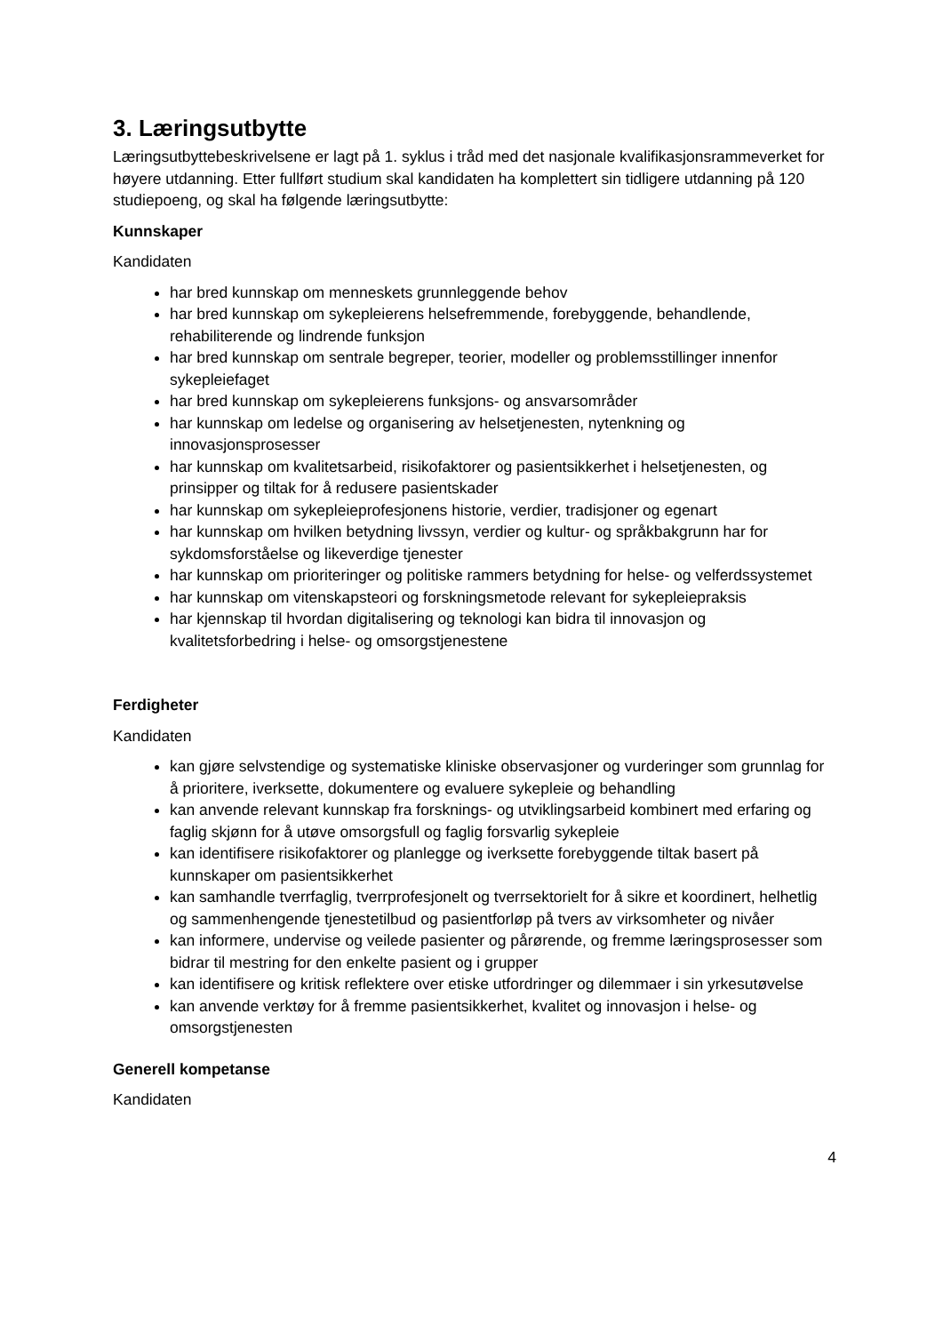3. Læringsutbytte
Læringsutbyttebeskrivelsene er lagt på 1. syklus i tråd med det nasjonale kvalifikasjonsrammeverket for høyere utdanning. Etter fullført studium skal kandidaten ha komplettert sin tidligere utdanning på 120 studiepoeng, og skal ha følgende læringsutbytte:
Kunnskaper
Kandidaten
har bred kunnskap om menneskets grunnleggende behov
har bred kunnskap om sykepleierens helsefremmende, forebyggende, behandlende, rehabiliterende og lindrende funksjon
har bred kunnskap om sentrale begreper, teorier, modeller og problemsstillinger innenfor sykepleiefaget
har bred kunnskap om sykepleierens funksjons- og ansvarsområder
har kunnskap om ledelse og organisering av helsetjenesten, nytenkning og innovasjonsprosesser
har kunnskap om kvalitetsarbeid, risikofaktorer og pasientsikkerhet i helsetjenesten, og prinsipper og tiltak for å redusere pasientskader
har kunnskap om sykepleieprofesjonens historie, verdier, tradisjoner og egenart
har kunnskap om hvilken betydning livssyn, verdier og kultur- og språkbakgrunn har for sykdomsforståelse og likeverdige tjenester
har kunnskap om prioriteringer og politiske rammers betydning for helse- og velferdssystemet
har kunnskap om vitenskapsteori og forskningsmetode relevant for sykepleiepraksis
har kjennskap til hvordan digitalisering og teknologi kan bidra til innovasjon og kvalitetsforbedring i helse- og omsorgstjenestene
Ferdigheter
Kandidaten
kan gjøre selvstendige og systematiske kliniske observasjoner og vurderinger som grunnlag for å prioritere, iverksette, dokumentere og evaluere sykepleie og behandling
kan anvende relevant kunnskap fra forsknings- og utviklingsarbeid kombinert med erfaring og faglig skjønn for å utøve omsorgsfull og faglig forsvarlig sykepleie
kan identifisere risikofaktorer og planlegge og iverksette forebyggende tiltak basert på kunnskaper om pasientsikkerhet
kan samhandle tverrfaglig, tverrprofesjonelt og tverrsektorielt for å sikre et koordinert, helhetlig og sammenhengende tjenestetilbud og pasientforløp på tvers av virksomheter og nivåer
kan informere, undervise og veilede pasienter og pårørende, og fremme læringsprosesser som bidrar til mestring for den enkelte pasient og i grupper
kan identifisere og kritisk reflektere over etiske utfordringer og dilemmaer i sin yrkesutøvelse
kan anvende verktøy for å fremme pasientsikkerhet, kvalitet og innovasjon i helse- og omsorgstjenesten
Generell kompetanse
Kandidaten
4